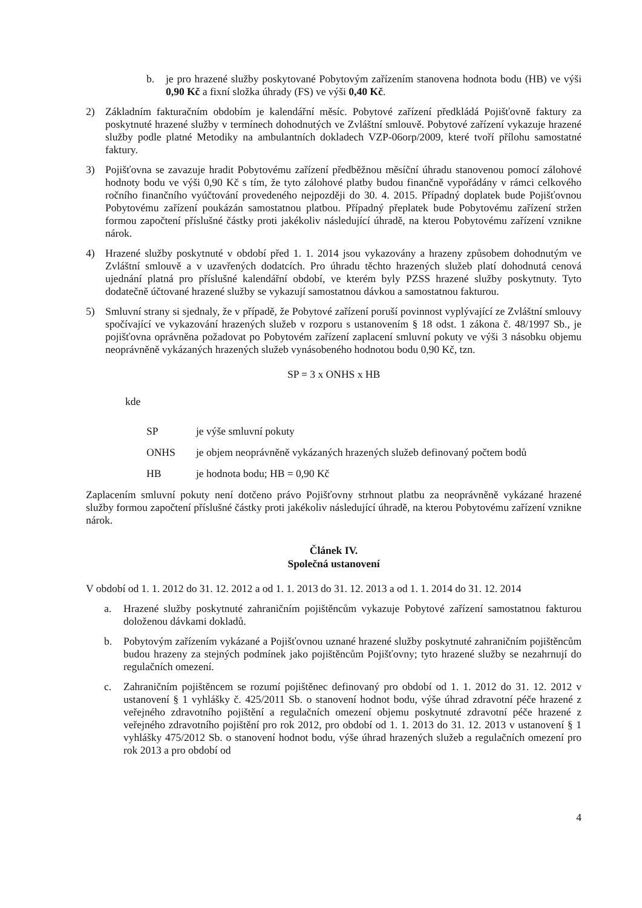b. je pro hrazené služby poskytované Pobytovým zařízením stanovena hodnota bodu (HB) ve výši 0,90 Kč a fixní složka úhrady (FS) ve výši 0,40 Kč.
2) Základním fakturačním obdobím je kalendářní měsíc. Pobytové zařízení předkládá Pojišťovně faktury za poskytnuté hrazené služby v termínech dohodnutých ve Zvláštní smlouvě. Pobytové zařízení vykazuje hrazené služby podle platné Metodiky na ambulantních dokladech VZP-06orp/2009, které tvoří přílohu samostatné faktury.
3) Pojišťovna se zavazuje hradit Pobytovému zařízení předběžnou měsíční úhradu stanovenou pomocí zálohové hodnoty bodu ve výši 0,90 Kč s tím, že tyto zálohové platby budou finančně vypořádány v rámci celkového ročního finančního vyúčtování provedeného nejpozději do 30. 4. 2015. Případný doplatek bude Pojišťovnou Pobytovému zařízení poukázán samostatnou platbou. Případný přeplatek bude Pobytovému zařízení stržen formou započtení příslušné částky proti jakékoliv následující úhradě, na kterou Pobytovému zařízení vznikne nárok.
4) Hrazené služby poskytnuté v období před 1. 1. 2014 jsou vykazovány a hrazeny způsobem dohodnutým ve Zvláštní smlouvě a v uzavřených dodatcích. Pro úhradu těchto hrazených služeb platí dohodnutá cenová ujednání platná pro příslušné kalendářní období, ve kterém byly PZSS hrazené služby poskytnuty. Tyto dodatečně účtované hrazené služby se vykazují samostatnou dávkou a samostatnou fakturou.
5) Smluvní strany si sjednaly, že v případě, že Pobytové zařízení poruší povinnost vyplývající ze Zvláštní smlouvy spočívající ve vykazování hrazených služeb v rozporu s ustanovením § 18 odst. 1 zákona č. 48/1997 Sb., je pojišťovna oprávněna požadovat po Pobytovém zařízení zaplacení smluvní pokuty ve výši 3 násobku objemu neoprávněně vykázaných hrazených služeb vynásobeného hodnotou bodu 0,90 Kč, tzn.
SP = 3 x ONHS x HB
kde
SP je výše smluvní pokuty
ONHS je objem neoprávněně vykázaných hrazených služeb definovaný počtem bodů
HB je hodnota bodu; HB = 0,90 Kč
Zaplacením smluvní pokuty není dotčeno právo Pojišťovny strhnout platbu za neoprávněně vykázané hrazené služby formou započtení příslušné částky proti jakékoliv následující úhradě, na kterou Pobytovému zařízení vznikne nárok.
Článek IV.
Společná ustanovení
V období od 1. 1. 2012 do 31. 12. 2012 a od 1. 1. 2013 do 31. 12. 2013 a od 1. 1. 2014 do 31. 12. 2014
a. Hrazené služby poskytnuté zahraničním pojištěncům vykazuje Pobytové zařízení samostatnou fakturou doloženou dávkami dokladů.
b. Pobytovým zařízením vykázané a Pojišťovnou uznané hrazené služby poskytnuté zahraničním pojištěncům budou hrazeny za stejných podmínek jako pojištěncům Pojišťovny; tyto hrazené služby se nezahrnují do regulačních omezení.
c. Zahraničním pojištěncem se rozumí pojištěnec definovaný pro období od 1. 1. 2012 do 31. 12. 2012 v ustanovení § 1 vyhlášky č. 425/2011 Sb. o stanovení hodnot bodu, výše úhrad zdravotní péče hrazené z veřejného zdravotního pojištění a regulačních omezení objemu poskytnuté zdravotní péče hrazené z veřejného zdravotního pojištění pro rok 2012, pro období od 1. 1. 2013 do 31. 12. 2013 v ustanovení § 1 vyhlášky 475/2012 Sb. o stanovení hodnot bodu, výše úhrad hrazených služeb a regulačních omezení pro rok 2013 a pro období od
4